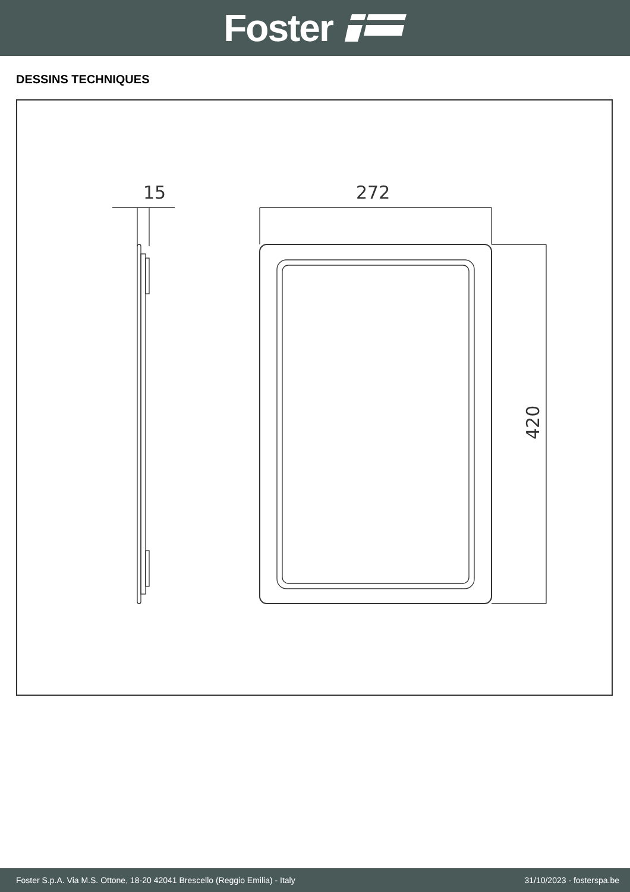Foster
DESSINS TECHNIQUES
15
272
420
Foster S.p.A. Via M.S. Ottone, 18-20 42041 Brescello (Reggio Emilia) - Italy 31/10/2023 - fosterspa.be